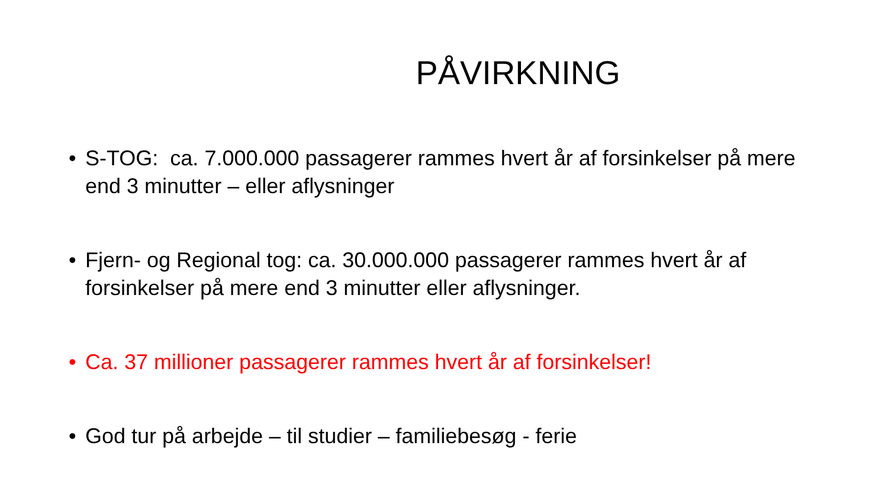PÅVIRKNING
• S-TOG: ca. 7.000.000 passagerer rammes hvert år af forsinkelser på mere end 3 minutter – eller aflysninger
• Fjern- og Regional tog: ca. 30.000.000 passagerer rammes hvert år af forsinkelser på mere end 3 minutter eller aflysninger.
• Ca. 37 millioner passagerer rammes hvert år af forsinkelser!
• God tur på arbejde – til studier – familiebesøg - ferie